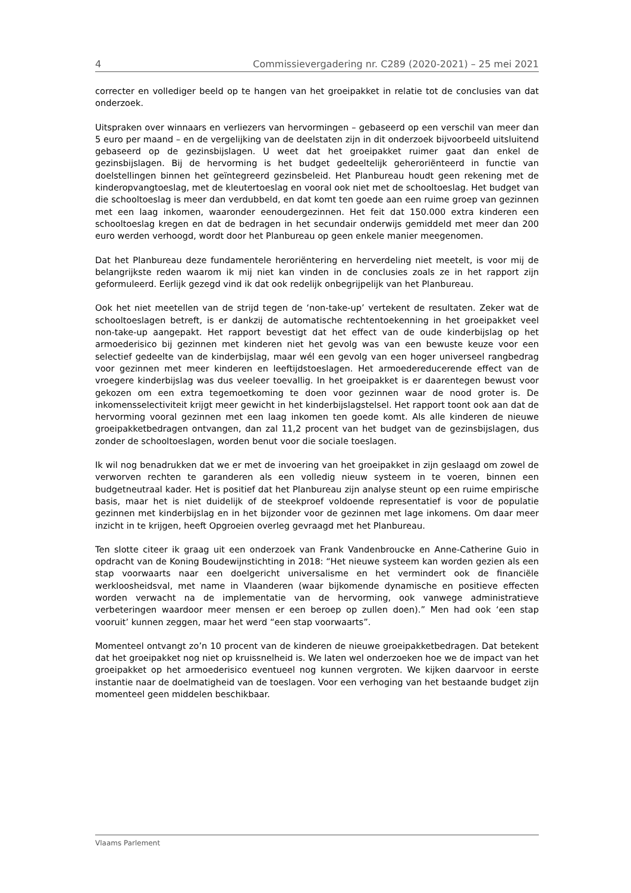4 Commissievergadering nr. C289 (2020-2021) – 25 mei 2021
correcter en vollediger beeld op te hangen van het groeipakket in relatie tot de conclusies van dat onderzoek.
Uitspraken over winnaars en verliezers van hervormingen – gebaseerd op een verschil van meer dan 5 euro per maand – en de vergelijking van de deelstaten zijn in dit onderzoek bijvoorbeeld uitsluitend gebaseerd op de gezinsbijslagen. U weet dat het groeipakket ruimer gaat dan enkel de gezinsbijslagen. Bij de hervorming is het budget gedeeltelijk geheroriënteerd in functie van doelstellingen binnen het geïntegreerd gezinsbeleid. Het Planbureau houdt geen rekening met de kinderopvangtoeslag, met de kleutertoeslag en vooral ook niet met de schooltoeslag. Het budget van die schooltoeslag is meer dan verdubbeld, en dat komt ten goede aan een ruime groep van gezinnen met een laag inkomen, waaronder eenoudergezinnen. Het feit dat 150.000 extra kinderen een schooltoeslag kregen en dat de bedragen in het secundair onderwijs gemiddeld met meer dan 200 euro werden verhoogd, wordt door het Planbureau op geen enkele manier meegenomen.
Dat het Planbureau deze fundamentele heroriëntering en herverdeling niet meetelt, is voor mij de belangrijkste reden waarom ik mij niet kan vinden in de conclusies zoals ze in het rapport zijn geformuleerd. Eerlijk gezegd vind ik dat ook redelijk onbegrijpelijk van het Planbureau.
Ook het niet meetellen van de strijd tegen de ‘non-take-up’ vertekent de resultaten. Zeker wat de schooltoeslagen betreft, is er dankzij de automatische rechtentoekenning in het groeipakket veel non-take-up aangepakt. Het rapport bevestigt dat het effect van de oude kinderbijslag op het armoederisico bij gezinnen met kinderen niet het gevolg was van een bewuste keuze voor een selectief gedeelte van de kinderbijslag, maar wél een gevolg van een hoger universeel rangbedrag voor gezinnen met meer kinderen en leeftijdstoeslagen. Het armoedereducerende effect van de vroegere kinderbijslag was dus veeleer toevallig. In het groeipakket is er daarentegen bewust voor gekozen om een extra tegemoetkoming te doen voor gezinnen waar de nood groter is. De inkomensselectiviteit krijgt meer gewicht in het kinderbijslagstelsel. Het rapport toont ook aan dat de hervorming vooral gezinnen met een laag inkomen ten goede komt. Als alle kinderen de nieuwe groei­pakketbedragen ontvangen, dan zal 11,2 procent van het budget van de gezinsbijslagen, dus zonder de schooltoeslagen, worden benut voor die sociale toeslagen.
Ik wil nog benadrukken dat we er met de invoering van het groeipakket in zijn geslaagd om zowel de verworven rechten te garanderen als een volledig nieuw systeem in te voeren, binnen een budgetneutraal kader. Het is positief dat het Planbureau zijn analyse steunt op een ruime empirische basis, maar het is niet duidelijk of de steekproef voldoende representatief is voor de populatie gezinnen met kinderbijslag en in het bijzonder voor de gezinnen met lage inkomens. Om daar meer inzicht in te krijgen, heeft Opgroeien overleg gevraagd met het Planbureau.
Ten slotte citeer ik graag uit een onderzoek van Frank Vandenbroucke en Anne-Catherine Guio in opdracht van de Koning Boudewijnstichting in 2018: “Het nieuwe systeem kan worden gezien als een stap voorwaarts naar een doelgericht univer­salisme en het vermindert ook de financiële werkloosheidsval, met name in Vlaan­deren (waar bijkomende dynamische en positieve effecten worden verwacht na de implementatie van de hervorming, ook vanwege administratieve verbeteringen waardoor meer mensen er een beroep op zullen doen).” Men had ook ‘een stap vooruit’ kunnen zeggen, maar het werd “een stap voorwaarts”.
Momenteel ontvangt zo’n 10 procent van de kinderen de nieuwe groeipakketbe­dragen. Dat betekent dat het groeipakket nog niet op kruissnelheid is. We laten wel onderzoeken hoe we de impact van het groeipakket op het armoederisico even­tueel nog kunnen vergroten. We kijken daarvoor in eerste instantie naar de doel­matigheid van de toeslagen. Voor een verhoging van het bestaande budget zijn momenteel geen middelen beschikbaar.
Vlaams Parlement